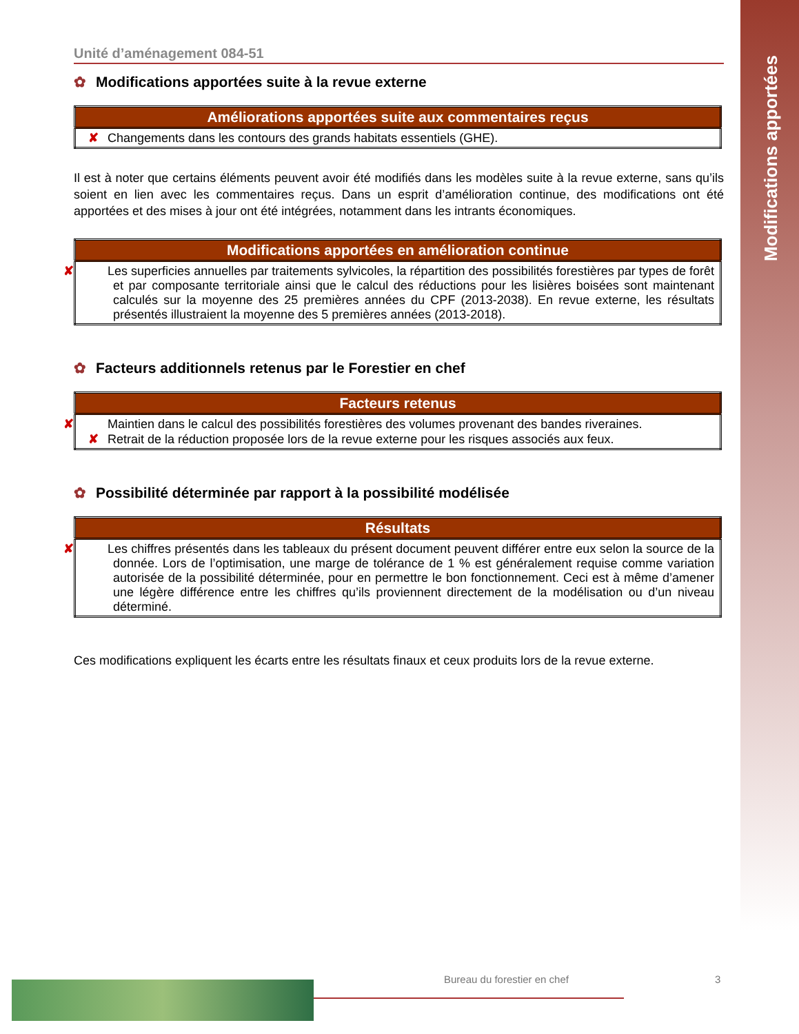Modifications apportées
Unité d’aménagement 084-51
✿ Modifications apportées suite à la revue externe
| Améliorations apportées suite aux commentaires reçus |
| --- |
| ✘ Changements dans les contours des grands habitats essentiels (GHE). |
Il est à noter que certains éléments peuvent avoir été modifiés dans les modèles suite à la revue externe, sans qu’ils soient en lien avec les commentaires reçus. Dans un esprit d’amélioration continue, des modifications ont été apportées et des mises à jour ont été intégrées, notamment dans les intrants économiques.
| Modifications apportées en amélioration continue |
| --- |
| ✘ Les superficies annuelles par traitements sylvicoles, la répartition des possibilités forestières par types de forêt et par composante territoriale ainsi que le calcul des réductions pour les lisières boisées sont maintenant calculés sur la moyenne des 25 premières années du CPF (2013-2038). En revue externe, les résultats présentés illustraient la moyenne des 5 premières années (2013-2018). |
✿ Facteurs additionnels retenus par le Forestier en chef
| Facteurs retenus |
| --- |
| ✘ Maintien dans le calcul des possibilités forestières des volumes provenant des bandes riveraines. ✘ Retrait de la réduction proposée lors de la revue externe pour les risques associés aux feux. |
✿ Possibilité déterminée par rapport à la possibilité modélisée
| Résultats |
| --- |
| ✘ Les chiffres présentés dans les tableaux du présent document peuvent différer entre eux selon la source de la donnée. Lors de l’optimisation, une marge de tolérance de 1 % est généralement requise comme variation autorisée de la possibilité déterminée, pour en permettre le bon fonctionnement. Ceci est à même d’amener une légère différence entre les chiffres qu’ils proviennent directement de la modélisation ou d’un niveau déterminé. |
Ces modifications expliquent les écarts entre les résultats finaux et ceux produits lors de la revue externe.
Bureau du forestier en chef 3